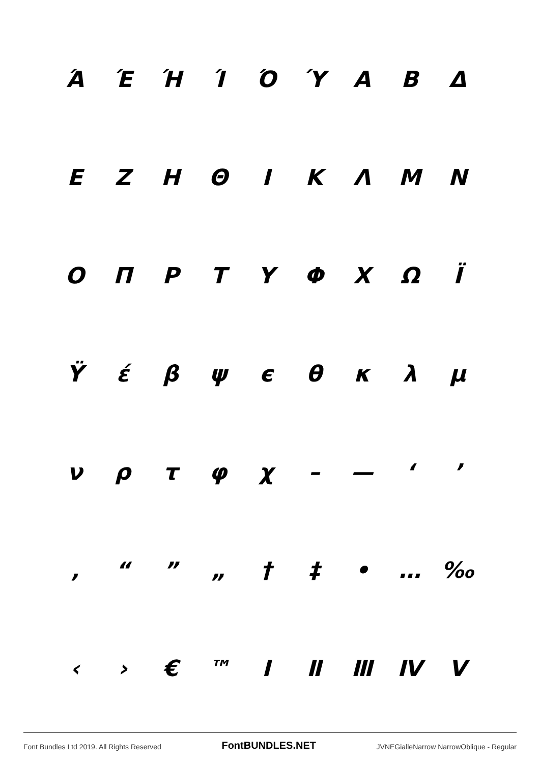ΆΈΉΊΌΎΑΒΔ
ΕΖΗΘΙΚΛΜΝ
ΟΠΡΤΥΦΧΩΪ
Ϋέβψєθκλμ
νρτφχ – — ‘’
‚ “” „ † ‡ • … ‰
‹ › € ™ Ⅰ Ⅱ Ⅲ Ⅳ Ⅴ
Font Bundles Ltd 2019. All Rights Reserved FontBUNDLES.NET JVNEGialleNarrow NarrowOblique - Regular